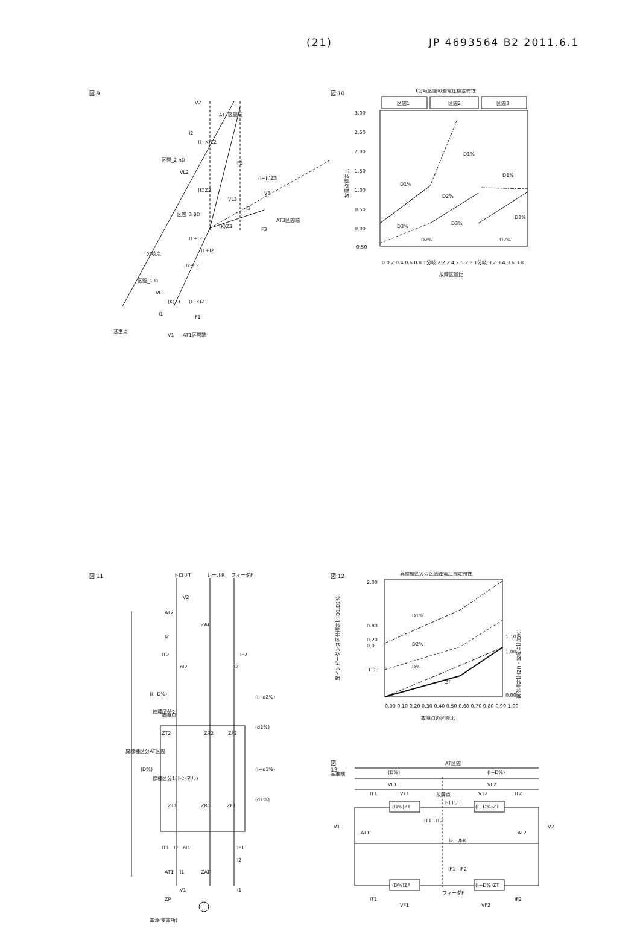(21) JP 4693564 B2 2011.6.1
図 9
V2
AT2区間端
I2
(I−K)Z2
区間_2 nD
VL2
(K)Z2
F2
(I−K)Z3
V3
VL3
I3
区間_3 βD
(K)Z3
AT3区間端
F3
I1+I3
I1+I2
T分岐点
I2+I3
区間_1 D
VL1
(K)Z1
(I−K)Z1
I1
F1
基準点
V1
AT1区間端
図 10
T分岐区間の差電圧標定特性
区間1
区間2
区間3
3.00
2.50
2.00
1.50
1.00
0.50
0.00
−0.50
故障点標定比
D1%
D1%
D1%
D2%
D3%
D3%
D2%
D2%
D3%
0 0.2 0.4 0.6 0.8 T分岐 2.2 2.4 2.6 2.8 T分岐 3.2 3.4 3.6 3.8
故障区間比
図 11
トロリT
レールR
フィーダF
V2
AT2
ZAT
I2
IT2
IF2
nI2
I2
(I−D%)
線種区分2
故障点
(I−d2%)
ZT2
ZR2
ZF2
(d2%)
異線種区分AT区間
(D%)
線種区分1(トンネル)
(I−d1%)
(d1%)
ZT1
ZR1
ZF1
IT1
I2
nI1
IF1
I2
AT1
I1
ZAT
V1
I1
ZP
電源(変電所)
図 12
異線種区分の区間差電圧標定特性
2.00
0.80
0.20
0.0
−1.00
1.10
1.00
0.00
異インピーダンス区分標定比(D1,D2%)
選別標定比(Zf)・故障点比(D%)
D1%
D2%
D%
Zf
0.00 0.10 0.20 0.30 0.40 0.50 0.60 0.70 0.80 0.90 1.00
故障点の区間比
図 13
AT区間
基準端
(D%)
(I−D%)
VL1
VL2
IT1
VT1
故障点
VT2
IT2
(D%)ZT
(I−D%)ZT
トロリT
V1
AT1
IT1−IT2
レールR
AT2
V2
IF1−IF2
(D%)ZF
(I−D%)ZT
フィーダF
IT1
VF1
VF2
IF2